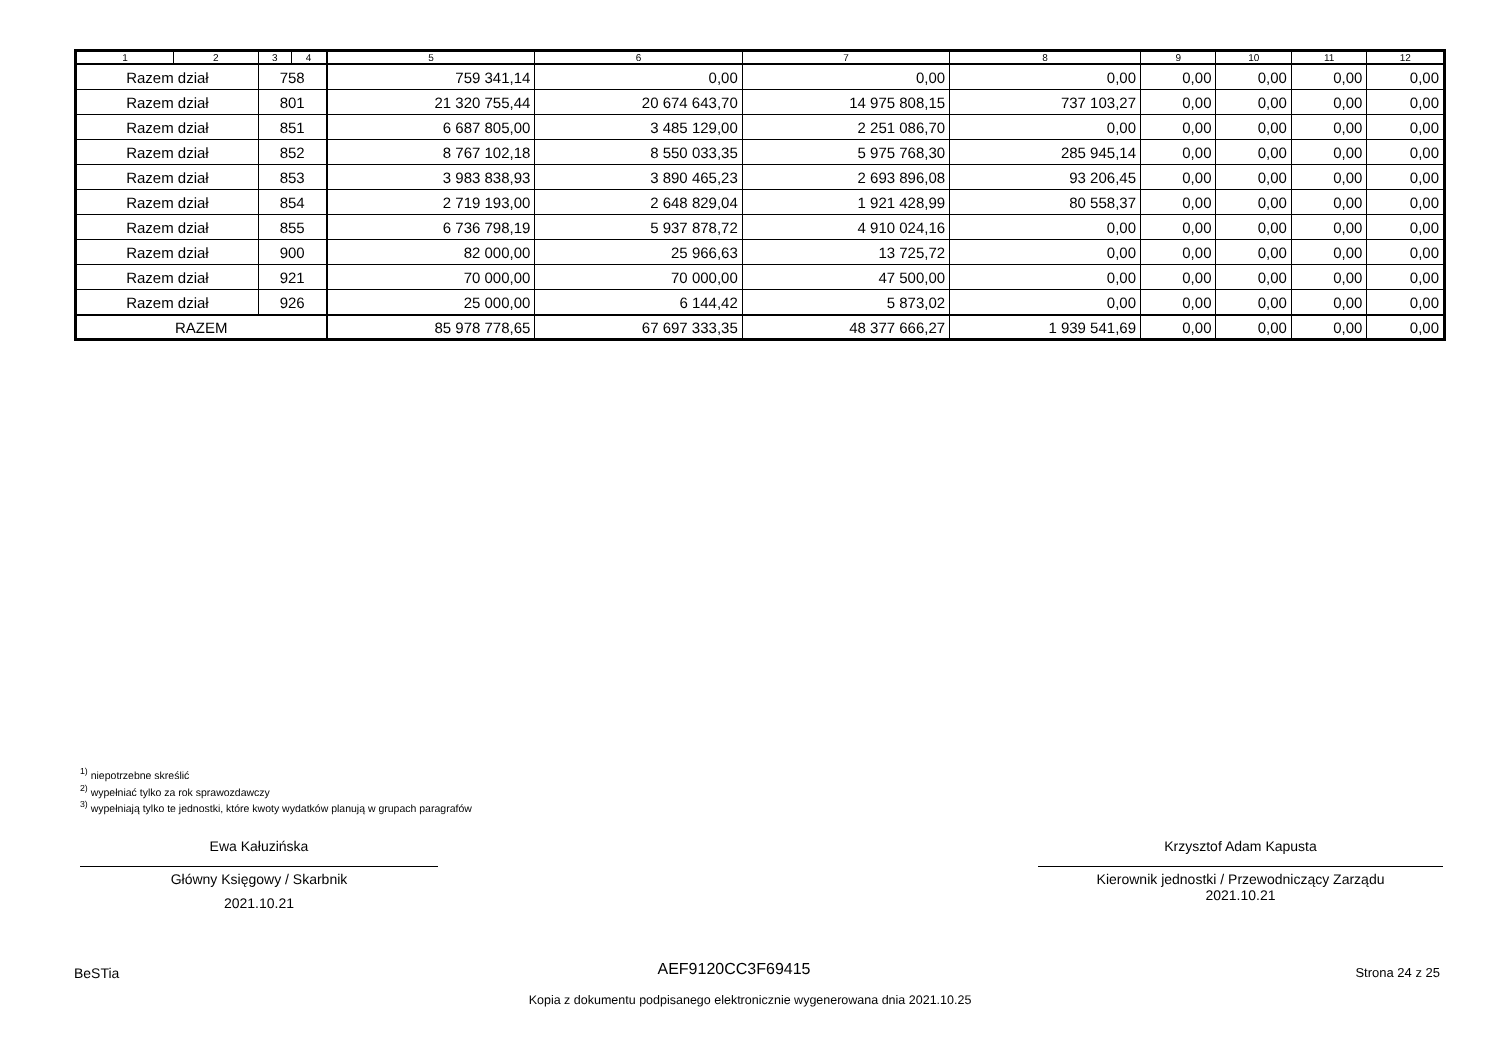| 1 | 2 | 3 | 4 | 5 | 6 | 7 | 8 | 9 | 10 | 11 | 12 |
| --- | --- | --- | --- | --- | --- | --- | --- | --- | --- | --- | --- |
| Razem dział | | 758 | | 759 341,14 | 0,00 | 0,00 | 0,00 | 0,00 | 0,00 | 0,00 | 0,00 |
| Razem dział | | 801 | | 21 320 755,44 | 20 674 643,70 | 14 975 808,15 | 737 103,27 | 0,00 | 0,00 | 0,00 | 0,00 |
| Razem dział | | 851 | | 6 687 805,00 | 3 485 129,00 | 2 251 086,70 | 0,00 | 0,00 | 0,00 | 0,00 | 0,00 |
| Razem dział | | 852 | | 8 767 102,18 | 8 550 033,35 | 5 975 768,30 | 285 945,14 | 0,00 | 0,00 | 0,00 | 0,00 |
| Razem dział | | 853 | | 3 983 838,93 | 3 890 465,23 | 2 693 896,08 | 93 206,45 | 0,00 | 0,00 | 0,00 | 0,00 |
| Razem dział | | 854 | | 2 719 193,00 | 2 648 829,04 | 1 921 428,99 | 80 558,37 | 0,00 | 0,00 | 0,00 | 0,00 |
| Razem dział | | 855 | | 6 736 798,19 | 5 937 878,72 | 4 910 024,16 | 0,00 | 0,00 | 0,00 | 0,00 | 0,00 |
| Razem dział | | 900 | | 82 000,00 | 25 966,63 | 13 725,72 | 0,00 | 0,00 | 0,00 | 0,00 | 0,00 |
| Razem dział | | 921 | | 70 000,00 | 70 000,00 | 47 500,00 | 0,00 | 0,00 | 0,00 | 0,00 | 0,00 |
| Razem dział | | 926 | | 25 000,00 | 6 144,42 | 5 873,02 | 0,00 | 0,00 | 0,00 | 0,00 | 0,00 |
| RAZEM | | | | 85 978 778,65 | 67 697 333,35 | 48 377 666,27 | 1 939 541,69 | 0,00 | 0,00 | 0,00 | 0,00 |
<sup>1)</sup> niepotrzebne skreślić
<sup>2)</sup> wypełniać tylko za rok sprawozdawczy
<sup>3)</sup> wypełniają tylko te jednostki, które kwoty wydatków planują w grupach paragrafów
Ewa Kałuzińska
Główny Księgowy / Skarbnik
2021.10.21
Krzysztof Adam Kapusta
Kierownik jednostki / Przewodniczący Zarządu
2021.10.21
BeSTia
AEF9120CC3F69415 Strona 24 z 25
Kopia z dokumentu podpisanego elektronicznie wygenerowana dnia 2021.10.25